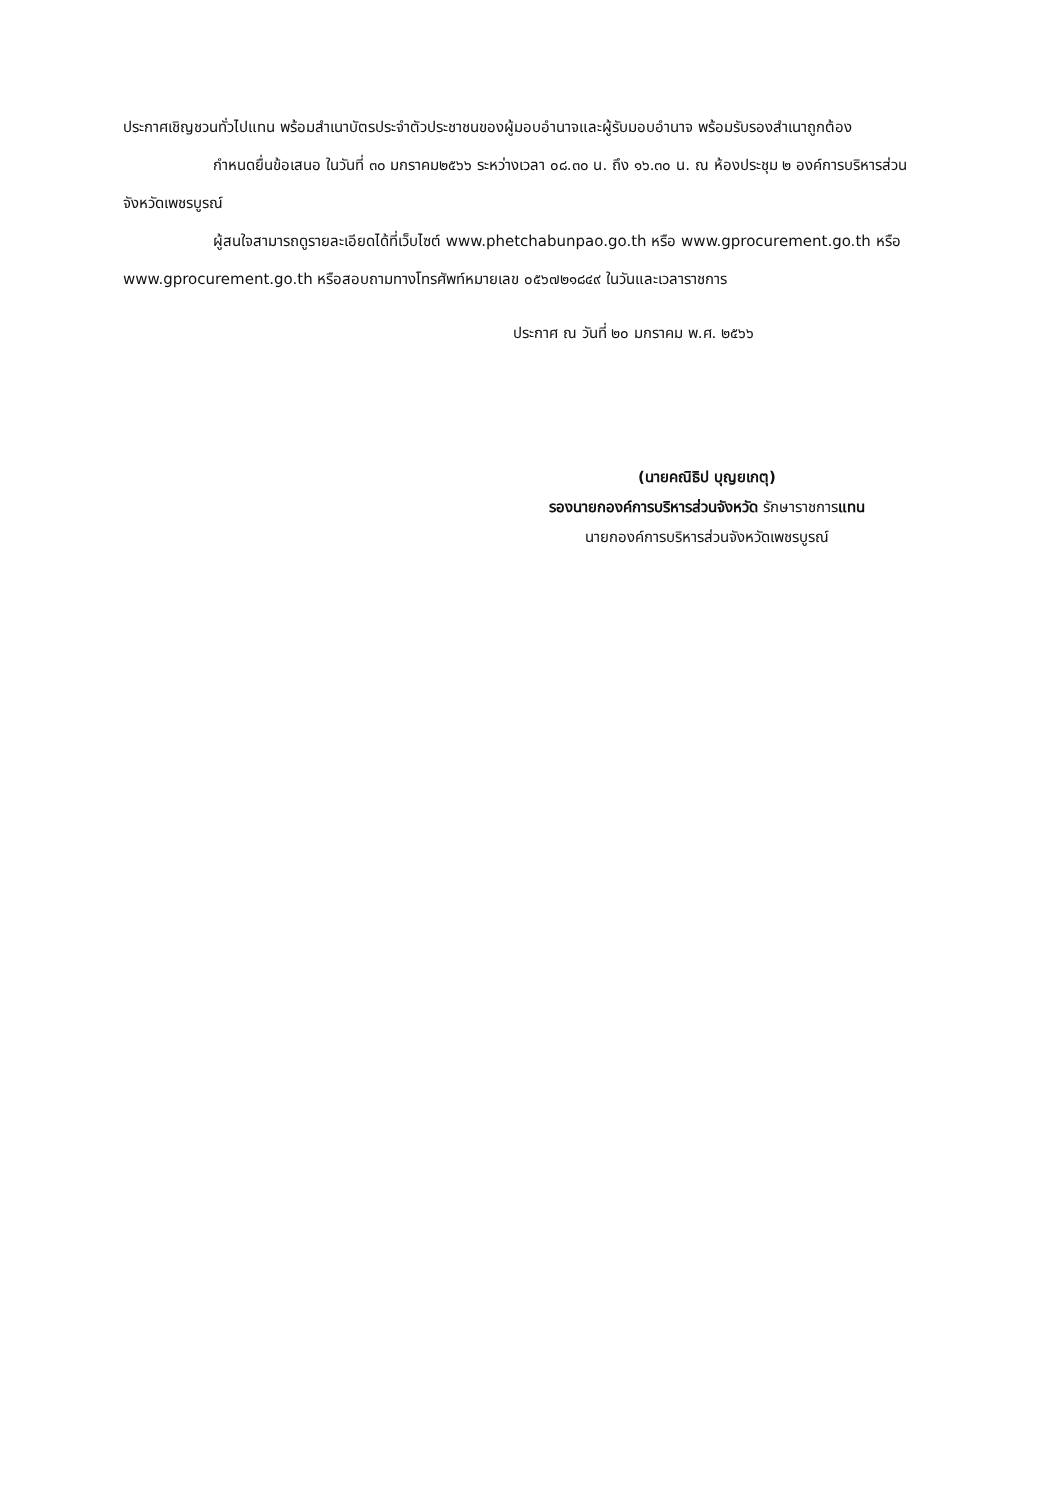ประกาศเชิญชวนทั่วไปแทน พร้อมสำเนาบัตรประจำตัวประชาชนของผู้มอบอำนาจและผู้รับมอบอำนาจ พร้อมรับรองสำเนาถูกต้อง
กำหนดยื่นข้อเสนอ ในวันที่ ๓๐ มกราคม๒๕๖๖ ระหว่างเวลา ๐๘.๓๐ น. ถึง ๑๖.๓๐ น. ณ ห้องประชุม ๒ องค์การบริหารส่วนจังหวัดเพชรบูรณ์
ผู้สนใจสามารถดูรายละเอียดได้ที่เว็บไซต์ www.phetchabunpao.go.th หรือ www.gprocurement.go.th หรือ www.gprocurement.go.th หรือสอบถามทางโทรศัพท์หมายเลข ๐๕๖๗๒๑๘๔๙ ในวันและเวลาราชการ
ประกาศ ณ วันที่ ๒๐ มกราคม พ.ศ. ๒๕๖๖
(นายคณิธิป บุญยเกตุ)
รองนายกองค์การบริหารส่วนจังหวัด รักษาราชการแทน
นายกองค์การบริหารส่วนจังหวัดเพชรบูรณ์